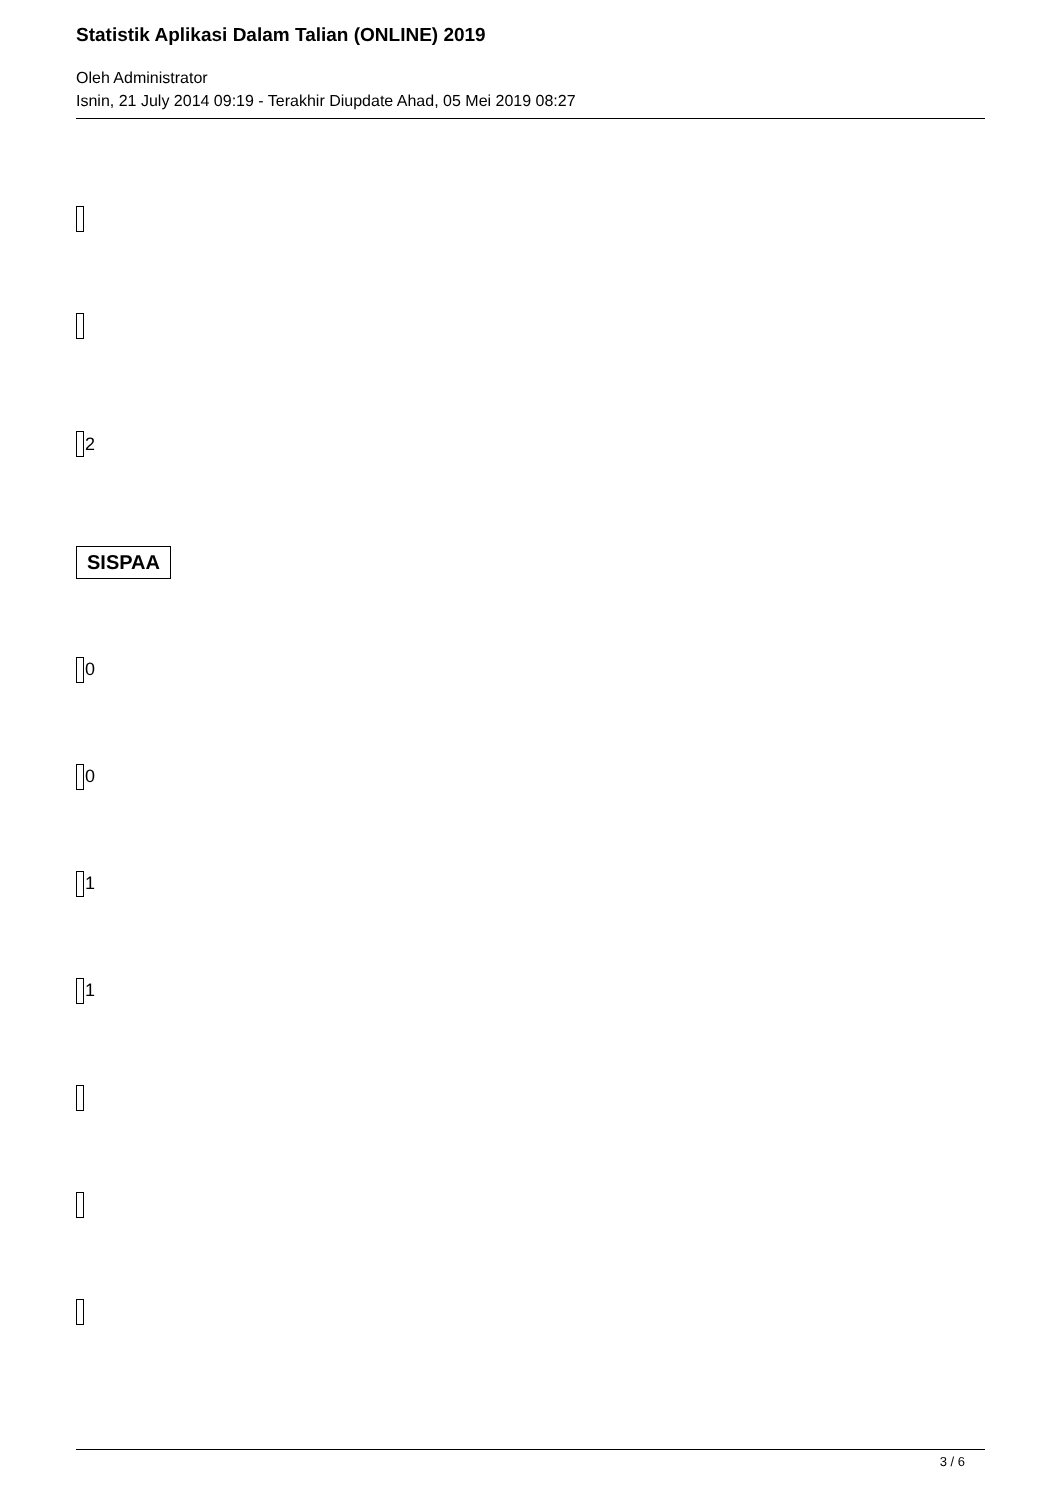Statistik Aplikasi Dalam Talian (ONLINE) 2019
Oleh Administrator
Isnin, 21 July 2014 09:19 - Terakhir Diupdate Ahad, 05 Mei 2019 08:27
2
SISPAA
0
0
1
1
3 / 6